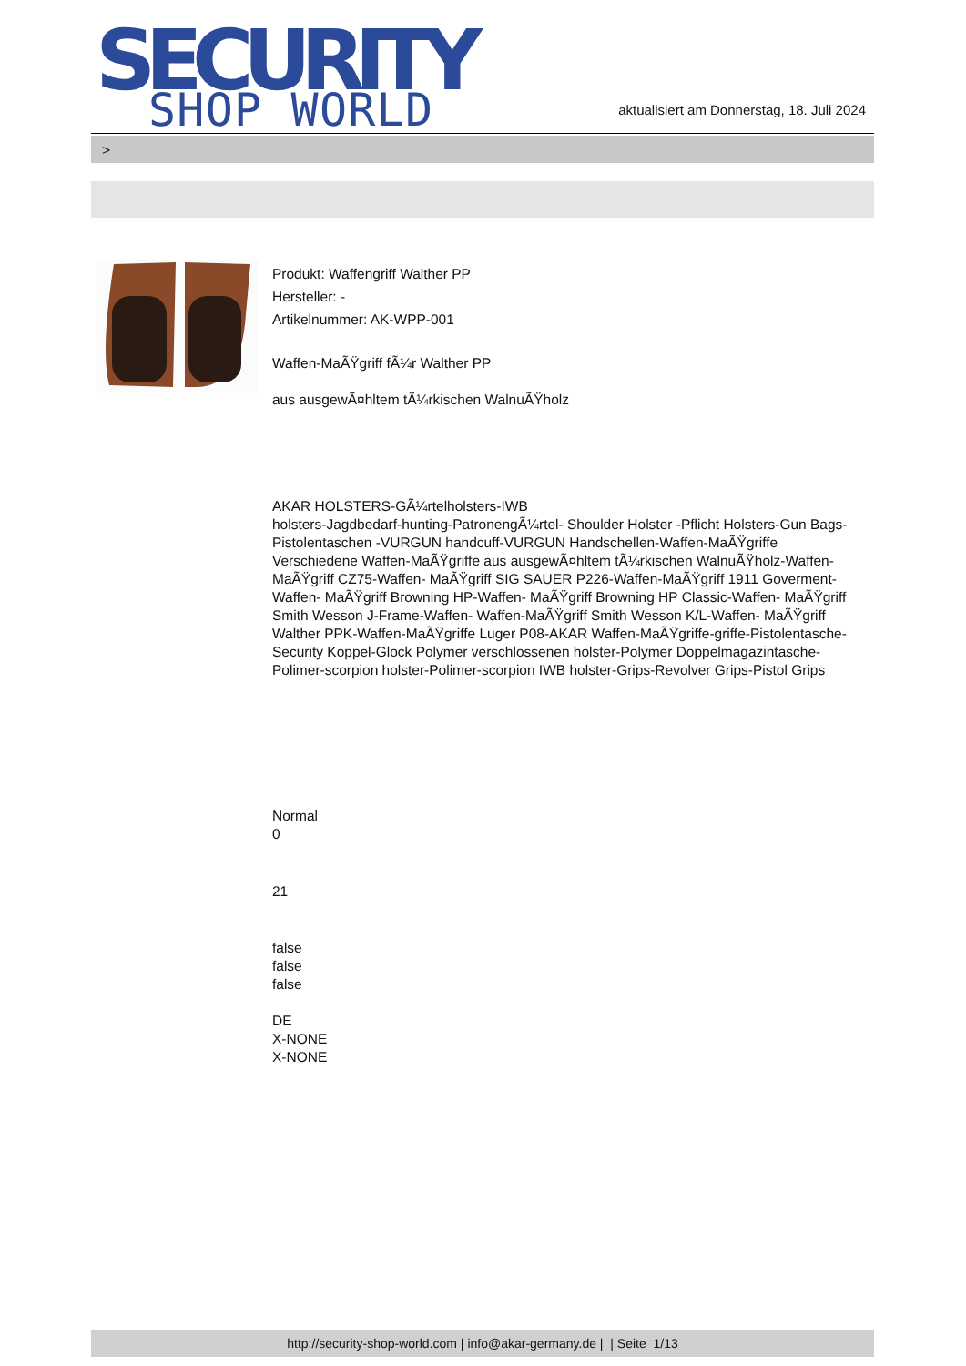SECURITY
SHOP WORLD
aktualisiert am Donnerstag, 18. Juli 2024
>
Produkt: Waffengriff Walther PP
Hersteller: -
Artikelnummer: AK-WPP-001
Waffen-MaÃŸgriff fÃ¼r Walther PP
aus ausgewÃ¤hltem tÃ¼rkischen WalnuÃŸholz
AKAR HOLSTERS-GÃ¼rtelholsters-IWB
holsters-Jagdbedarf-hunting-PatronengÃ¼rtel- Shoulder Holster -Pflicht Holsters-Gun Bags-Pistolentaschen -VURGUN handcuff-VURGUN Handschellen-Waffen-MaÃŸgriffe Verschiedene Waffen-MaÃŸgriffe aus ausgewÃ¤hltem tÃ¼rkischen WalnuÃŸholz-Waffen- MaÃŸgriff CZ75-Waffen- MaÃŸgriff SIG SAUER P226-Waffen-MaÃŸgriff 1911 Goverment-Waffen- MaÃŸgriff Browning HP-Waffen- MaÃŸgriff Browning HP Classic-Waffen- MaÃŸgriff Smith Wesson J-Frame-Waffen- Waffen-MaÃŸgriff Smith Wesson K/L-Waffen- MaÃŸgriff Walther PPK-Waffen-MaÃŸgriffe Luger P08-AKAR Waffen-MaÃŸgriffe-griffe-Pistolentasche-Security Koppel-Glock Polymer verschlossenen holster-Polymer Doppelmagazintasche-Polimer-scorpion holster-Polimer-scorpion IWB holster-Grips-Revolver Grips-Pistol Grips
Normal
0
21
false
false
false
DE
X-NONE
X-NONE
http://security-shop-world.com | info@akar-germany.de | | Seite 1/13